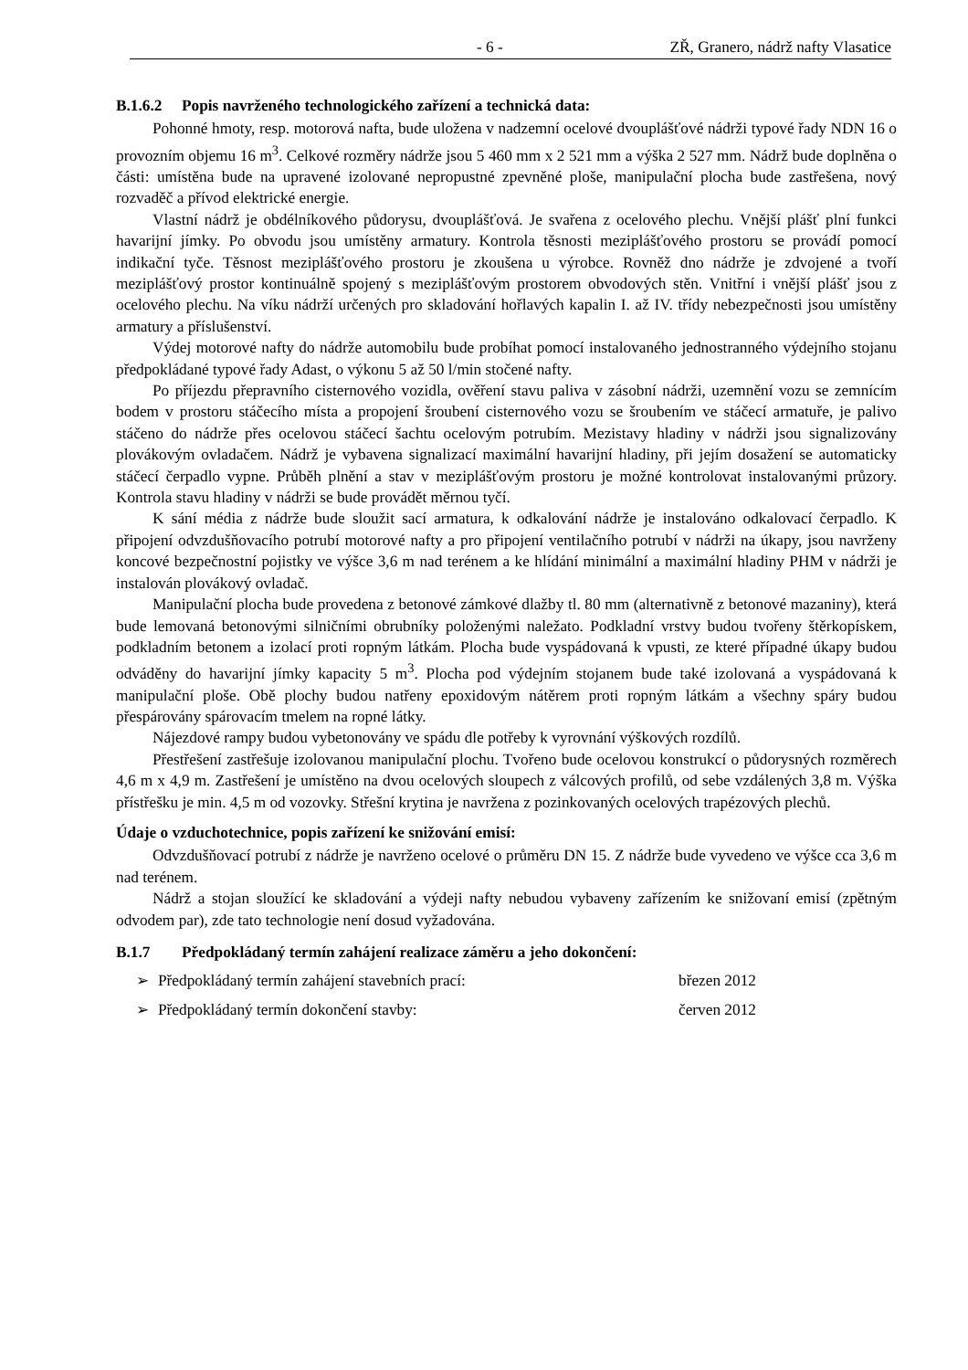- 6 - ZŘ, Granero, nádrž nafty Vlasatice
B.1.6.2 Popis navrženého technologického zařízení a technická data:
Pohonné hmoty, resp. motorová nafta, bude uložena v nadzemní ocelové dvouplášťové nádrži typové řady NDN 16 o provozním objemu 16 m<sup>3</sup>. Celkové rozměry nádrže jsou 5 460 mm x 2 521 mm a výška 2 527 mm. Nádrž bude doplněna o části: umístěna bude na upravené izolované nepropustné zpevněné ploše, manipulační plocha bude zastřešena, nový rozvaděč a přívod elektrické energie.
Vlastní nádrž je obdélníkového půdorysu, dvouplášťová. Je svařena z ocelového plechu. Vnější plášť plní funkci havarijní jímky. Po obvodu jsou umístěny armatury. Kontrola těsnosti meziplášťového prostoru se provádí pomocí indikační tyče. Těsnost meziplášťového prostoru je zkoušena u výrobce. Rovněž dno nádrže je zdvojené a tvoří meziplášťový prostor kontinuálně spojený s meziplášťovým prostorem obvodových stěn. Vnitřní i vnější plášť jsou z ocelového plechu. Na víku nádrží určených pro skladování hořlavých kapalin I. až IV. třídy nebezpečnosti jsou umístěny armatury a příslušenství.
Výdej motorové nafty do nádrže automobilu bude probíhat pomocí instalovaného jednostranného výdejního stojanu předpokládané typové řady Adast, o výkonu 5 až 50 l/min stočené nafty.
Po příjezdu přepravního cisternového vozidla, ověření stavu paliva v zásobní nádrži, uzemnění vozu se zemnícím bodem v prostoru stáčecího místa a propojení šroubení cisternového vozu se šroubením ve stáčecí armatuře, je palivo stáčeno do nádrže přes ocelovou stáčecí šachtu ocelovým potrubím. Mezistavy hladiny v nádrži jsou signalizovány plovákovým ovladačem. Nádrž je vybavena signalizací maximální havarijní hladiny, při jejím dosažení se automaticky stáčecí čerpadlo vypne. Průběh plnění a stav v meziplášťovým prostoru je možné kontrolovat instalovanými průzory. Kontrola stavu hladiny v nádrži se bude provádět měrnou tyčí.
K sání média z nádrže bude sloužit sací armatura, k odkalování nádrže je instalováno odkalovací čerpadlo. K připojení odvzdušňovacího potrubí motorové nafty a pro připojení ventilačního potrubí v nádrži na úkapy, jsou navrženy koncové bezpečnostní pojistky ve výšce 3,6 m nad terénem a ke hlídání minimální a maximální hladiny PHM v nádrži je instalován plovákový ovladač.
Manipulační plocha bude provedena z betonové zámkové dlažby tl. 80 mm (alternativně z betonové mazaniny), která bude lemovaná betonovými silničními obrubníky položenými naležato. Podkladní vrstvy budou tvořeny štěrkopískem, podkladním betonem a izolací proti ropným látkám. Plocha bude vyspádovaná k vpusti, ze které případné úkapy budou odváděny do havarijní jímky kapacity 5 m<sup>3</sup>. Plocha pod výdejním stojanem bude také izolovaná a vyspádovaná k manipulační ploše. Obě plochy budou natřeny epoxidovým nátěrem proti ropným látkám a všechny spáry budou přespárovány spárovacím tmelem na ropné látky.
Nájezdové rampy budou vybetonovány ve spádu dle potřeby k vyrovnání výškových rozdílů.
Přestřešení zastřešuje izolovanou manipulační plochu. Tvořeno bude ocelovou konstrukcí o půdorysných rozměrech 4,6 m x 4,9 m. Zastřešení je umístěno na dvou ocelových sloupech z válcových profilů, od sebe vzdálených 3,8 m. Výška přístřešku je min. 4,5 m od vozovky. Střešní krytina je navržena z pozinkovaných ocelových trapézových plechů.
Údaje o vzduchotechnice, popis zařízení ke snižování emisí:
Odvzdušňovací potrubí z nádrže je navrženo ocelové o průměru DN 15. Z nádrže bude vyvedeno ve výšce cca 3,6 m nad terénem.
Nádrž a stojan sloužící ke skladování a výdeji nafty nebudou vybaveny zařízením ke snižovaní emisí (zpětným odvodem par), zde tato technologie není dosud vyžadována.
B.1.7 Předpokládaný termín zahájení realizace záměru a jeho dokončení:
➢ Předpokládaný termín zahájení stavebních prací: březen 2012
➢ Předpokládaný termín dokončení stavby: červen 2012